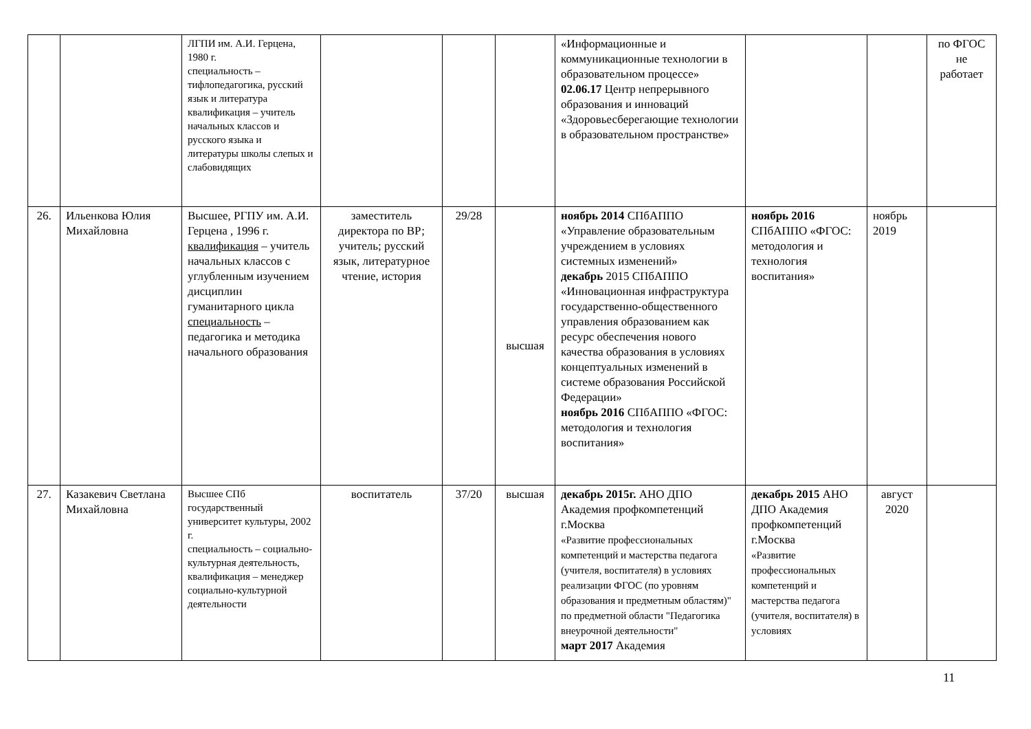| | | ЛГПИ им. А.И. Герцена, 1980 г. специальность – тифлопедагогика, русский язык и литература квалификация – учитель начальных классов и русского языка и литературы школы слепых и слабовидящих | | | | «Информационные и коммуникационные технологии в образовательном процессе» 02.06.17 Центр непрерывного образования и инноваций «Здоровьесберегающие технологии в образовательном пространстве» | | | по ФГОС не работает |
| 26. | Ильенкова Юлия Михайловна | Высшее, РГПУ им. А.И. Герцена , 1996 г. квалификация – учитель начальных классов с углубленным изучением дисциплин гуманитарного цикла специальность – педагогика и методика начального образования | заместитель директора по ВР; учитель; русский язык, литературное чтение, история | 29/28 | высшая | ноябрь 2014 СПбАППО «Управление образовательным учреждением в условиях системных изменений» декабрь 2015 СПбАППО «Инновационная инфраструктура государственно-общественного управления образованием как ресурс обеспечения нового качества образования в условиях концептуальных изменений в системе образования Российской Федерации» ноябрь 2016 СПбАППО «ФГОС: методология и технология воспитания» | ноябрь 2016 СПбАППО «ФГОС: методология и технология воспитания» | ноябрь 2019 | |
| 27. | Казакевич Светлана Михайловна | Высшее СПб государственный университет культуры, 2002 г. специальность – социально- культурная деятельность, квалификация – менеджер социально-культурной деятельности | воспитатель | 37/20 | высшая | декабрь 2015г. АНО ДПО Академия профкомпетенций г.Москва «Развитие профессиональных компетенций и мастерства педагога (учителя, воспитателя) в условиях реализации ФГОС (по уровням образования и предметным областям)" по предметной области "Педагогика внеурочной деятельности" март 2017 Академия | декабрь 2015 АНО ДПО Академия профкомпетенций г.Москва «Развитие профессиональных компетенций и мастерства педагога (учителя, воспитателя) в условиях | август 2020 | |
11